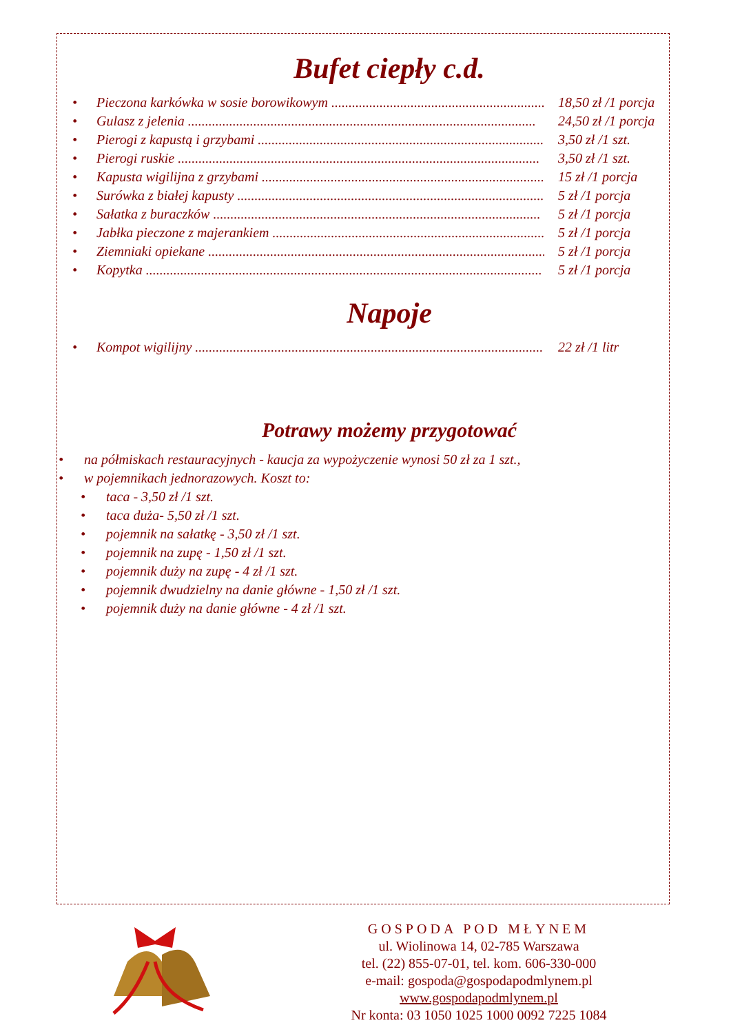Bufet ciepły c.d.
• Pieczona karkówka w sosie borowikowym .............................................................. 18,50 zł /1 porcja
• Gulasz z jelenia ..................................................................................................... 24,50 zł /1 porcja
• Pierogi z kapustą i grzybami .................................................................................... 3,50 zł /1 szt.
• Pierogi ruskie ......................................................................................................... 3,50 zł /1 szt.
• Kapusta wigilijna z grzybami .................................................................................... 15 zł /1 porcja
• Surówka z białej kapusty ......................................................................................... 5 zł /1 porcja
• Sałatka z buraczków ............................................................................................... 5 zł /1 porcja
• Jabłka pieczone z majerankiem .................................................................................. 5 zł /1 porcja
• Ziemniaki opiekane .................................................................................................. 5 zł /1 porcja
• Kopytka ................................................................................................................... 5 zł /1 porcja
Napoje
• Kompot wigilijny ..................................................................................................... 22 zł /1 litr
Potrawy możemy przygotować
• na półmiskach restauracyjnych - kaucja za wypożyczenie wynosi 50 zł za 1 szt.,
• w pojemnikach jednorazowych. Koszt to:
• taca - 3,50 zł /1 szt.
• taca duża- 5,50 zł /1 szt.
• pojemnik na sałatkę - 3,50 zł /1 szt.
• pojemnik na zupę - 1,50 zł /1 szt.
• pojemnik duży na zupę - 4 zł /1 szt.
• pojemnik dwudzielny na danie główne - 1,50 zł /1 szt.
• pojemnik duży na danie główne - 4 zł /1 szt.
GOSPODA POD MŁYNEM
ul. Wiolinowa 14, 02-785 Warszawa
tel. (22) 855-07-01, tel. kom. 606-330-000
e-mail: gospoda@gospodapodmlynem.pl
www.gospodapodmlynem.pl
Nr konta: 03 1050 1025 1000 0092 7225 1084